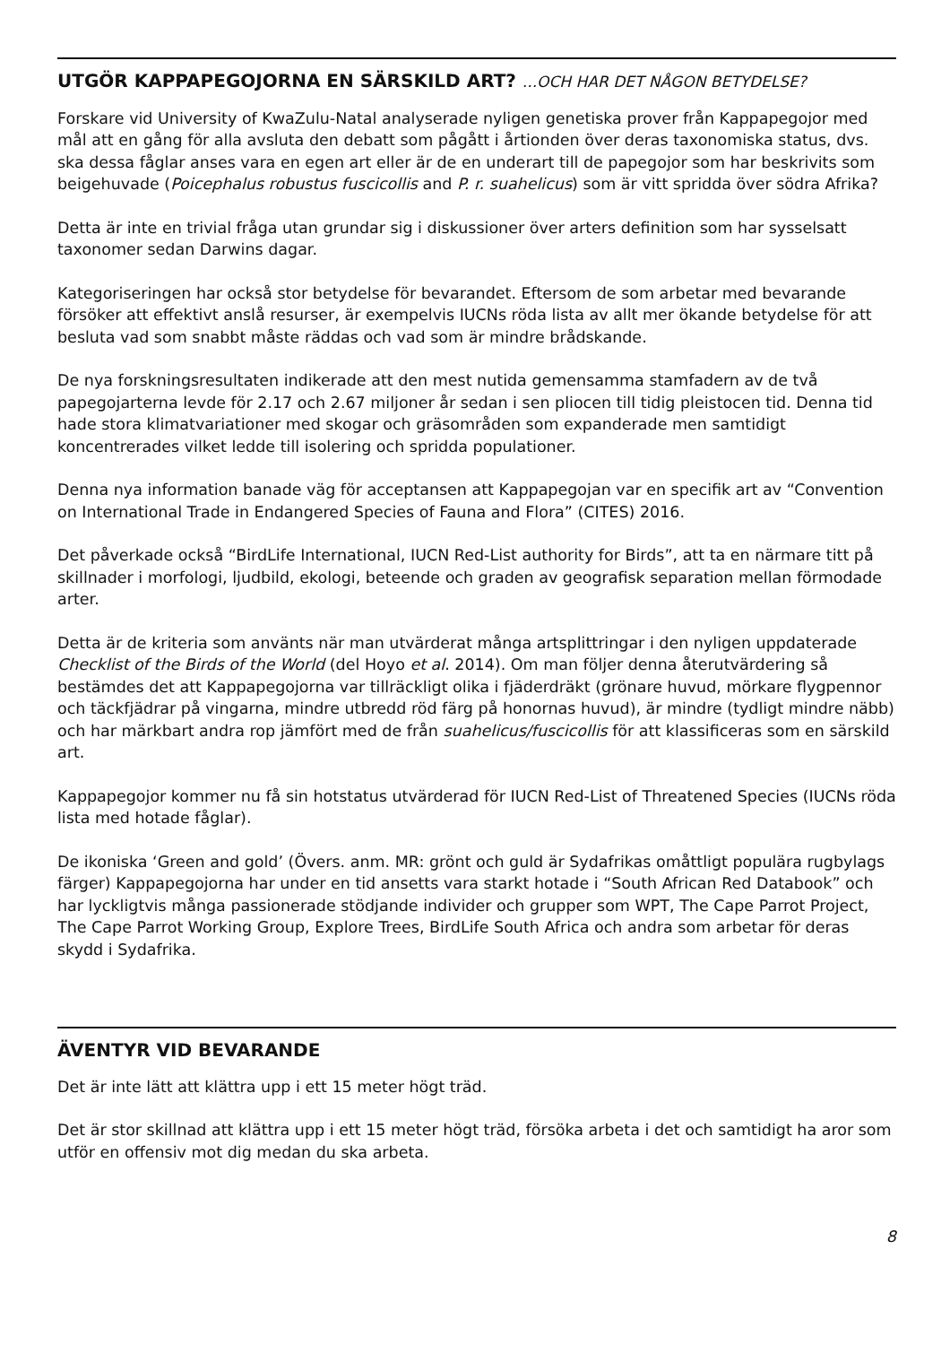UTGÖR KAPPAPEGOJORNA EN SÄRSKILD ART? ...OCH HAR DET NÅGON BETYDELSE?
Forskare vid University of KwaZulu-Natal analyserade nyligen genetiska prover från Kappapegojor med mål att en gång för alla avsluta den debatt som pågått i årtionden över deras taxonomiska status, dvs. ska dessa fåglar anses vara en egen art eller är de en underart till de papegojor som har beskrivits som beigehuvade (Poicephalus robustus fuscicollis and P. r. suahelicus) som är vitt spridda över södra Afrika?
Detta är inte en trivial fråga utan grundar sig i diskussioner över arters definition som har sysselsatt taxonomer sedan Darwins dagar.
Kategoriseringen har också stor betydelse för bevarandet. Eftersom de som arbetar med bevarande försöker att effektivt anslå resurser, är exempelvis IUCNs röda lista av allt mer ökande betydelse för att besluta vad som snabbt måste räddas och vad som är mindre brådskande.
De nya forskningsresultaten indikerade att den mest nutida gemensamma stamfadern av de två papegojarterna levde för 2.17 och 2.67 miljoner år sedan i sen pliocen till tidig pleistocen tid. Denna tid hade stora klimatvariationer med skogar och gräsområden som expanderade men samtidigt koncentrerades vilket ledde till isolering och spridda populationer.
Denna nya information banade väg för acceptansen att Kappapegojan var en specifik art av “Convention on International Trade in Endangered Species of Fauna and Flora” (CITES) 2016.
Det påverkade också “BirdLife International, IUCN Red-List authority for Birds”, att ta en närmare titt på skillnader i morfologi, ljudbild, ekologi, beteende och graden av geografisk separation mellan förmodade arter.
Detta är de kriteria som använts när man utvärderat många artsplittringar i den nyligen uppdaterade Checklist of the Birds of the World (del Hoyo et al. 2014). Om man följer denna återutvärdering så bestämdes det att Kappapegojorna var tillräckligt olika i fjäderdräkt (grönare huvud, mörkare flygpennor och täckfjädrar på vingarna, mindre utbredd röd färg på honornas huvud), är mindre (tydligt mindre näbb) och har märkbart andra rop jämfört med de från suahelicus/fuscicollis för att klassificeras som en särskild art.
Kappapegojor kommer nu få sin hotstatus utvärderad för IUCN Red-List of Threatened Species (IUCNs röda lista med hotade fåglar).
De ikoniska ‘Green and gold’ (Övers. anm. MR: grönt och guld är Sydafrikas omåttligt populära rugbylags färger) Kappapegojorna har under en tid ansetts vara starkt hotade i “South African Red Databook” och har lyckligtvis många passionerade stödjande individer och grupper som WPT, The Cape Parrot Project, The Cape Parrot Working Group, Explore Trees, BirdLife South Africa och andra som arbetar för deras skydd i Sydafrika.
ÄVENTYR VID BEVARANDE
Det är inte lätt att klättra upp i ett 15 meter högt träd.
Det är stor skillnad att klättra upp i ett 15 meter högt träd, försöka arbeta i det och samtidigt ha aror som utför en offensiv mot dig medan du ska arbeta.
8